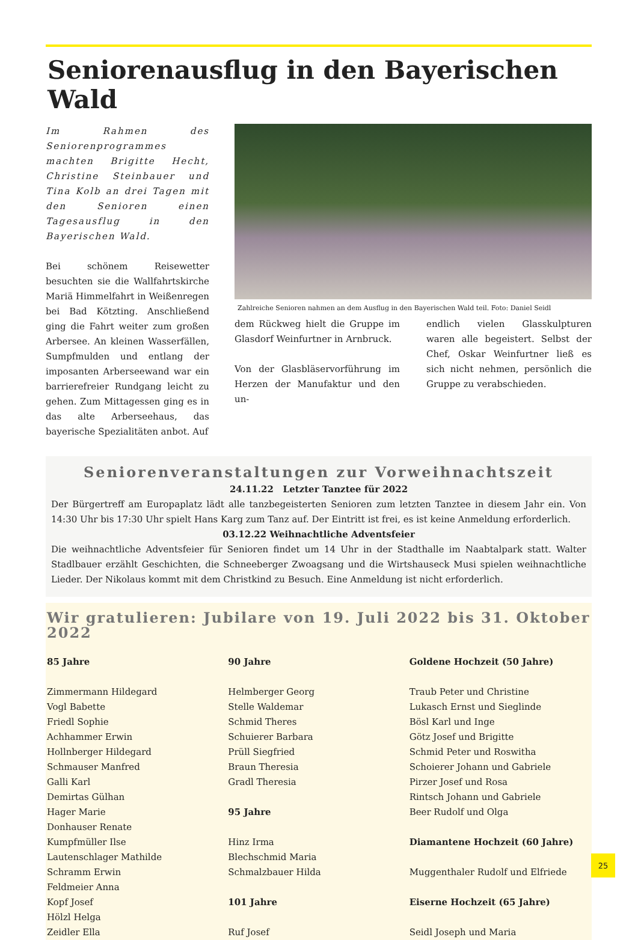Seniorenausflug in den Bayerischen Wald
Im Rahmen des Seniorenprogrammes machten Brigitte Hecht, Christine Steinbauer und Tina Kolb an drei Tagen mit den Senioren einen Tagesausflug in den Bayerischen Wald.
Bei schönem Reisewetter besuchten sie die Wallfahrtskirche Mariä Himmelfahrt in Weißenregen bei Bad Kötzting. Anschließend ging die Fahrt weiter zum großen Arbersee. An kleinen Wasserfällen, Sumpfmulden und entlang der imposanten Arberseewand war ein barrierefreier Rundgang leicht zu gehen. Zum Mittagessen ging es in das alte Arberseehaus, das bayerische Spezialitäten anbot. Auf
Zahlreiche Senioren nahmen an dem Ausflug in den Bayerischen Wald teil. Foto: Daniel Seidl
dem Rückweg hielt die Gruppe im Glasdorf Weinfurtner in Arnbruck.
Von der Glasbläservorführung im Herzen der Manufaktur und den un-
endlich vielen Glasskulpturen waren alle begeistert. Selbst der Chef, Oskar Weinfurtner ließ es sich nicht nehmen, persönlich die Gruppe zu verabschieden.
Seniorenveranstaltungen zur Vorweihnachtszeit
24.11.22 Letzter Tanztee für 2022
Der Bürgertreff am Europaplatz lädt alle tanzbegeisterten Senioren zum letzten Tanztee in diesem Jahr ein. Von 14:30 Uhr bis 17:30 Uhr spielt Hans Karg zum Tanz auf. Der Eintritt ist frei, es ist keine Anmeldung erforderlich.
03.12.22 Weihnachtliche Adventsfeier
Die weihnachtliche Adventsfeier für Senioren findet um 14 Uhr in der Stadthalle im Naabtalpark statt. Walter Stadlbauer erzählt Geschichten, die Schneeberger Zwoagsang und die Wirtshauseck Musi spielen weihnachtliche Lieder. Der Nikolaus kommt mit dem Christkind zu Besuch. Eine Anmeldung ist nicht erforderlich.
Wir gratulieren: Jubilare von 19. Juli 2022 bis 31. Oktober 2022
85 Jahre
Zimmermann Hildegard
Vogl Babette
Friedl Sophie
Achhammer Erwin
Hollnberger Hildegard
Schmauser Manfred
Galli Karl
Demirtas Gülhan
Hager Marie
Donhauser Renate
Kumpfmüller Ilse
Lautenschlager Mathilde
Schramm Erwin
Feldmeier Anna
Kopf Josef
Hölzl Helga
Zeidler Ella
90 Jahre
Helmberger Georg
Stelle Waldemar
Schmid Theres
Schuierer Barbara
Prüll Siegfried
Braun Theresia
Gradl Theresia
95 Jahre
Hinz Irma
Blechschmid Maria
Schmalzbauer Hilda
101 Jahre
Ruf Josef
Goldene Hochzeit (50 Jahre)
Traub Peter und Christine
Lukasch Ernst und Sieglinde
Bösl Karl und Inge
Götz Josef und Brigitte
Schmid Peter und Roswitha
Schoierer Johann und Gabriele
Pirzer Josef und Rosa
Rintsch Johann und Gabriele
Beer Rudolf und Olga
Diamantene Hochzeit (60 Jahre)
Muggenthaler Rudolf und Elfriede
Eiserne Hochzeit (65 Jahre)
Seidl Joseph und Maria
25